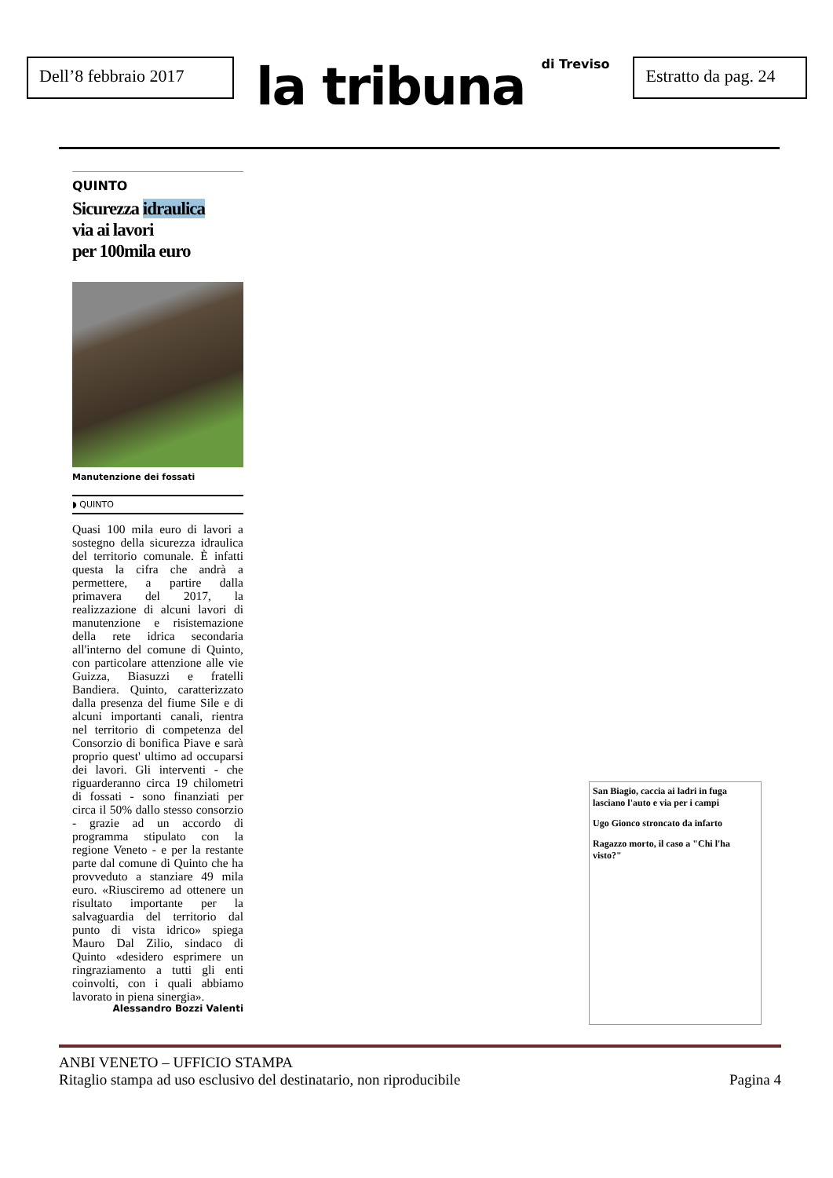Dell’8 febbraio 2017
la tribuna di Treviso
Estratto da pag. 24
QUINTO
Sicurezza idraulica
via ai lavori
per 100mila euro
Manutenzione dei fossati
◗ QUINTO
Quasi 100 mila euro di lavori a sostegno della sicurezza idraulica del territorio comunale. È infatti questa la cifra che andrà a permettere, a partire dalla primavera del 2017, la realizzazione di alcuni lavori di manutenzione e risistemazione della rete idrica secondaria all'interno del comune di Quinto, con particolare attenzione alle vie Guizza, Biasuzzi e fratelli Bandiera. Quinto, caratterizzato dalla presenza del fiume Sile e di alcuni importanti canali, rientra nel territorio di competenza del Consorzio di bonifica Piave e sarà proprio quest' ultimo ad occuparsi dei lavori. Gli interventi - che riguarderanno circa 19 chilometri di fossati - sono finanziati per circa il 50% dallo stesso consorzio - grazie ad un accordo di programma stipulato con la regione Veneto - e per la restante parte dal comune di Quinto che ha provveduto a stanziare 49 mila euro. «Riusciremo ad ottenere un risultato importante per la salvaguardia del territorio dal punto di vista idrico» spiega Mauro Dal Zilio, sindaco di Quinto «desidero esprimere un ringraziamento a tutti gli enti coinvolti, con i quali abbiamo lavorato in piena sinergia».
Alessandro Bozzi Valenti
San Biagio, caccia ai ladri in fuga lasciano l'auto e via per i campi
Ugo Gionco stroncato da infarto
Ragazzo morto, il caso a "Chi l'ha visto?"
ANBI VENETO – UFFICIO STAMPA
Ritaglio stampa ad uso esclusivo del destinatario, non riproducibile Pagina 4